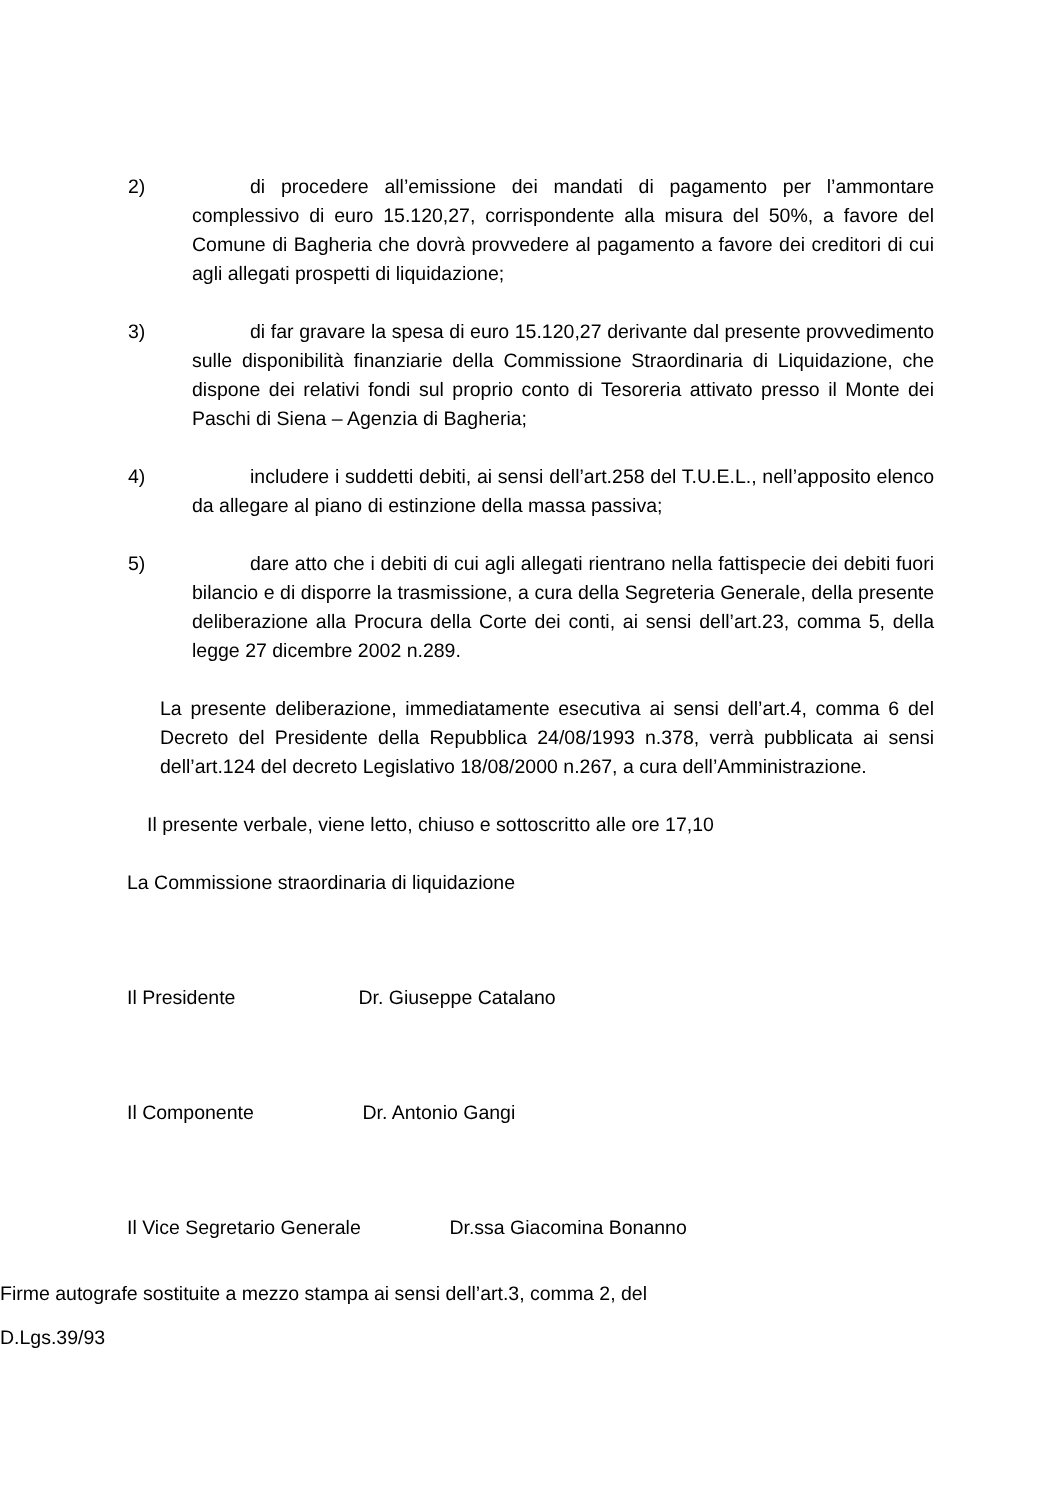2) di procedere all’emissione dei mandati di pagamento per l’ammontare complessivo di euro 15.120,27, corrispondente alla misura del 50%, a favore del Comune di Bagheria che dovrà provvedere al pagamento a favore dei creditori di cui agli allegati prospetti di liquidazione;
3) di far gravare la spesa di euro 15.120,27 derivante dal presente provvedimento sulle disponibilità finanziarie della Commissione Straordinaria di Liquidazione, che dispone dei relativi fondi sul proprio conto di Tesoreria attivato presso il Monte dei Paschi di Siena – Agenzia di Bagheria;
4) includere i suddetti debiti, ai sensi dell’art.258 del T.U.E.L., nell’apposito elenco da allegare al piano di estinzione della massa passiva;
5) dare atto che i debiti di cui agli allegati rientrano nella fattispecie dei debiti fuori bilancio e di disporre la trasmissione, a cura della Segreteria Generale, della presente deliberazione alla Procura della Corte dei conti, ai sensi dell’art.23, comma 5, della legge 27 dicembre 2002 n.289.
La presente deliberazione, immediatamente esecutiva ai sensi dell’art.4, comma 6 del Decreto del Presidente della Repubblica 24/08/1993 n.378, verrà pubblicata ai sensi dell’art.124 del decreto Legislativo 18/08/2000 n.267, a cura dell’Amministrazione.
Il presente verbale, viene letto, chiuso e sottoscritto alle ore 17,10
La Commissione straordinaria di liquidazione
Il Presidente Dr. Giuseppe Catalano
Il Componente Dr. Antonio Gangi
Il Vice Segretario Generale Dr.ssa Giacomina Bonanno
Firme autografe sostituite a mezzo stampa ai sensi dell’art.3, comma 2, del
D.Lgs.39/93